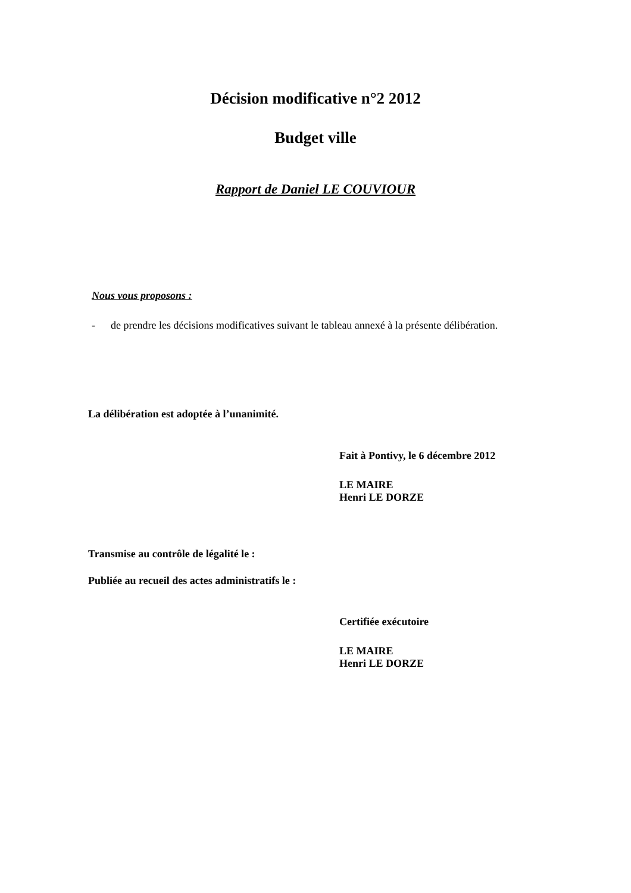Décision modificative n°2 2012
Budget ville
Rapport de Daniel LE COUVIOUR
Nous vous proposons :
- de prendre les décisions modificatives suivant le tableau annexé à la présente délibération.
La délibération est adoptée à l’unanimité.
Fait à Pontivy, le 6 décembre 2012
LE MAIRE
Henri LE DORZE
Transmise au contrôle de légalité le :
Publiée au recueil des actes administratifs le :
Certifiée exécutoire
LE MAIRE
Henri LE DORZE